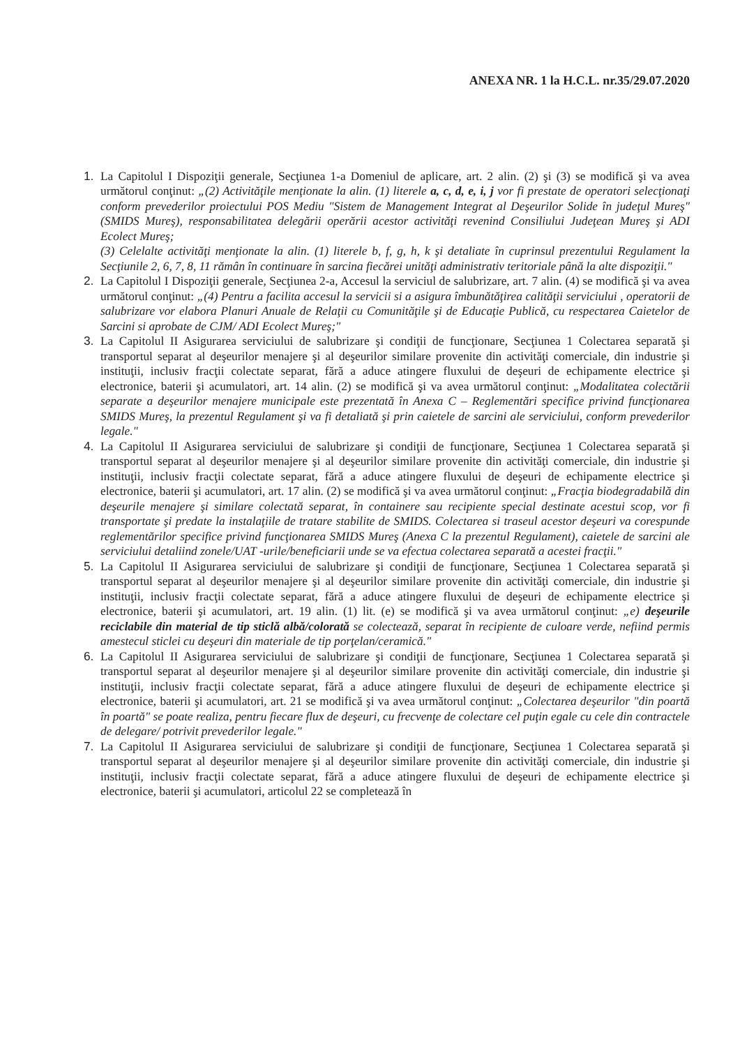ANEXA NR. 1 la H.C.L. nr.35/29.07.2020
1. La Capitolul I Dispoziţii generale, Secţiunea 1-a Domeniul de aplicare, art. 2 alin. (2) şi (3) se modifică şi va avea următorul conţinut: „(2) Activităţile menţionate la alin. (1) literele a, c, d, e, i, j vor fi prestate de operatori selecţionaţi conform prevederilor proiectului POS Mediu "Sistem de Management Integrat al Deşeurilor Solide în judeţul Mureş" (SMIDS Mureş), responsabilitatea delegării operării acestor activităţi revenind Consiliului Judeţean Mureş şi ADI Ecolect Mureş;
(3) Celelalte activităţi menţionate la alin. (1) literele b, f, g, h, k şi detaliate în cuprinsul prezentului Regulament la Secţiunile 2, 6, 7, 8, 11 rămân în continuare în sarcina fiecărei unităţi administrativ teritoriale până la alte dispoziţii."
2. La Capitolul I Dispoziţii generale, Secţiunea 2-a, Accesul la serviciul de salubrizare, art. 7 alin. (4) se modifică şi va avea următorul conţinut: „(4) Pentru a facilita accesul la servicii si a asigura îmbunătăţirea calităţii serviciului , operatorii de salubrizare vor elabora Planuri Anuale de Relaţii cu Comunităţile şi de Educaţie Publică, cu respectarea Caietelor de Sarcini si aprobate de CJM/ ADI Ecolect Mureş;"
3. La Capitolul II Asigurarea serviciului de salubrizare şi condiţii de funcţionare, Secţiunea 1 Colectarea separată şi transportul separat al deşeurilor menajere şi al deşeurilor similare provenite din activităţi comerciale, din industrie şi instituţii, inclusiv fracţii colectate separat, fără a aduce atingere fluxului de deşeuri de echipamente electrice şi electronice, baterii şi acumulatori, art. 14 alin. (2) se modifică şi va avea următorul conţinut: „Modalitatea colectării separate a deşeurilor menajere municipale este prezentată în Anexa C – Reglementări specifice privind funcţionarea SMIDS Mureş, la prezentul Regulament şi va fi detaliată şi prin caietele de sarcini ale serviciului, conform prevederilor legale."
4. La Capitolul II Asigurarea serviciului de salubrizare şi condiţii de funcţionare, Secţiunea 1 Colectarea separată şi transportul separat al deşeurilor menajere şi al deşeurilor similare provenite din activităţi comerciale, din industrie şi instituţii, inclusiv fracţii colectate separat, fără a aduce atingere fluxului de deşeuri de echipamente electrice şi electronice, baterii şi acumulatori, art. 17 alin. (2) se modifică şi va avea următorul conţinut: „Fracţia biodegradabilă din deşeurile menajere şi similare colectată separat, în containere sau recipiente special destinate acestui scop, vor fi transportate şi predate la instalaţiile de tratare stabilite de SMIDS. Colectarea si traseul acestor deşeuri va corespunde reglementărilor specifice privind funcţionarea SMIDS Mureş (Anexa C la prezentul Regulament), caietele de sarcini ale serviciului detaliind zonele/UAT -urile/beneficiarii unde se va efectua colectarea separată a acestei fracţii."
5. La Capitolul II Asigurarea serviciului de salubrizare şi condiţii de funcţionare, Secţiunea 1 Colectarea separată şi transportul separat al deşeurilor menajere şi al deşeurilor similare provenite din activităţi comerciale, din industrie şi instituţii, inclusiv fracţii colectate separat, fără a aduce atingere fluxului de deşeuri de echipamente electrice şi electronice, baterii şi acumulatori, art. 19 alin. (1) lit. (e) se modifică şi va avea următorul conţinut: „e) deşeurile reciclabile din material de tip sticlă albă/colorată se colectează, separat în recipiente de culoare verde, nefiind permis amestecul sticlei cu deşeuri din materiale de tip porţelan/ceramică."
6. La Capitolul II Asigurarea serviciului de salubrizare şi condiţii de funcţionare, Secţiunea 1 Colectarea separată şi transportul separat al deşeurilor menajere şi al deşeurilor similare provenite din activităţi comerciale, din industrie şi instituţii, inclusiv fracţii colectate separat, fără a aduce atingere fluxului de deşeuri de echipamente electrice şi electronice, baterii şi acumulatori, art. 21 se modifică şi va avea următorul conţinut: „Colectarea deşeurilor "din poartă în poartă" se poate realiza, pentru fiecare flux de deşeuri, cu frecvenţe de colectare cel puţin egale cu cele din contractele de delegare/ potrivit prevederilor legale."
7. La Capitolul II Asigurarea serviciului de salubrizare şi condiţii de funcţionare, Secţiunea 1 Colectarea separată şi transportul separat al deşeurilor menajere şi al deşeurilor similare provenite din activităţi comerciale, din industrie şi instituţii, inclusiv fracţii colectate separat, fără a aduce atingere fluxului de deşeuri de echipamente electrice şi electronice, baterii şi acumulatori, articolul 22 se completează în